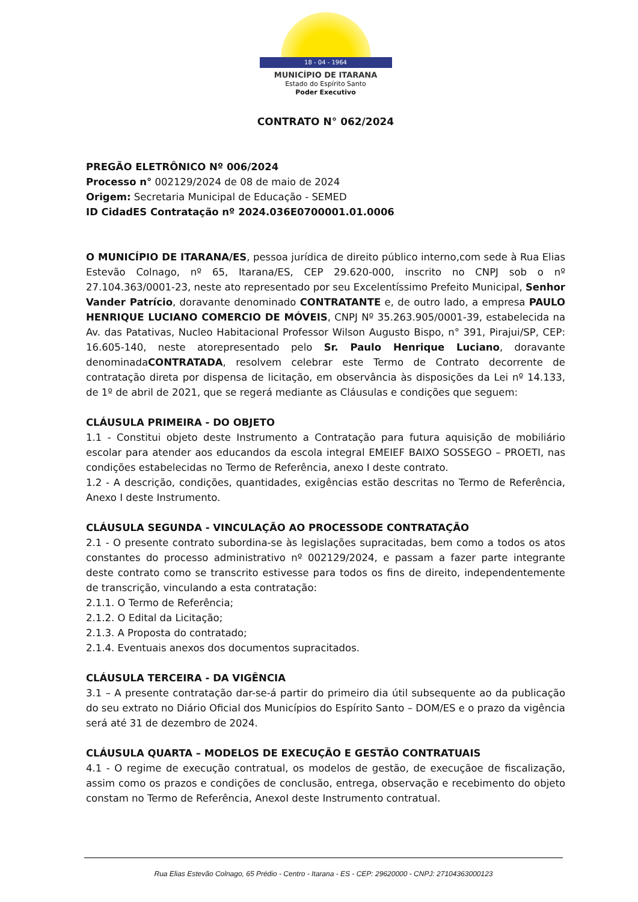18 - 04 - 1964
MUNICÍPIO DE ITARANA
Estado do Espírito Santo
Poder Executivo
CONTRATO N° 062/2024
PREGÃO ELETRÔNICO Nº 006/2024
Processo n° 002129/2024 de 08 de maio de 2024
Origem: Secretaria Municipal de Educação - SEMED
ID CidadES Contratação nº 2024.036E0700001.01.0006
O MUNICÍPIO DE ITARANA/ES, pessoa jurídica de direito público interno,com sede à Rua Elias Estevão Colnago, nº 65, Itarana/ES, CEP 29.620-000, inscrito no CNPJ sob o nº 27.104.363/0001-23, neste ato representado por seu Excelentíssimo Prefeito Municipal, Senhor Vander Patrício, doravante denominado CONTRATANTE e, de outro lado, a empresa PAULO HENRIQUE LUCIANO COMERCIO DE MÓVEIS, CNPJ Nº 35.263.905/0001-39, estabelecida na Av. das Patativas, Nucleo Habitacional Professor Wilson Augusto Bispo, n° 391, Pirajui/SP, CEP: 16.605-140, neste atorepresentado pelo Sr. Paulo Henrique Luciano, doravante denominadaCONTRATADA, resolvem celebrar este Termo de Contrato decorrente de contratação direta por dispensa de licitação, em observância às disposições da Lei nº 14.133, de 1º de abril de 2021, que se regerá mediante as Cláusulas e condições que seguem:
CLÁUSULA PRIMEIRA - DO OBJETO
1.1 - Constitui objeto deste Instrumento a Contratação para futura aquisição de mobiliário escolar para atender aos educandos da escola integral EMEIEF BAIXO SOSSEGO – PROETI, nas condições estabelecidas no Termo de Referência, anexo I deste contrato.
1.2 - A descrição, condições, quantidades, exigências estão descritas no Termo de Referência, Anexo I deste Instrumento.
CLÁUSULA SEGUNDA - VINCULAÇÃO AO PROCESSODE CONTRATAÇÃO
2.1 - O presente contrato subordina-se às legislações supracitadas, bem como a todos os atos constantes do processo administrativo nº 002129/2024, e passam a fazer parte integrante deste contrato como se transcrito estivesse para todos os fins de direito, independentemente de transcrição, vinculando a esta contratação:
2.1.1. O Termo de Referência;
2.1.2. O Edital da Licitação;
2.1.3. A Proposta do contratado;
2.1.4. Eventuais anexos dos documentos supracitados.
CLÁUSULA TERCEIRA - DA VIGÊNCIA
3.1 – A presente contratação dar-se-á partir do primeiro dia útil subsequente ao da publicação do seu extrato no Diário Oficial dos Municípios do Espírito Santo – DOM/ES e o prazo da vigência será até 31 de dezembro de 2024.
CLÁUSULA QUARTA – MODELOS DE EXECUÇÃO E GESTÃO CONTRATUAIS
4.1 - O regime de execução contratual, os modelos de gestão, de execuçãoe de fiscalização, assim como os prazos e condições de conclusão, entrega, observação e recebimento do objeto constam no Termo de Referência, AnexoI deste Instrumento contratual.
Rua Elias Estevão Colnago, 65 Prédio - Centro - Itarana - ES - CEP: 29620000 - CNPJ: 27104363000123